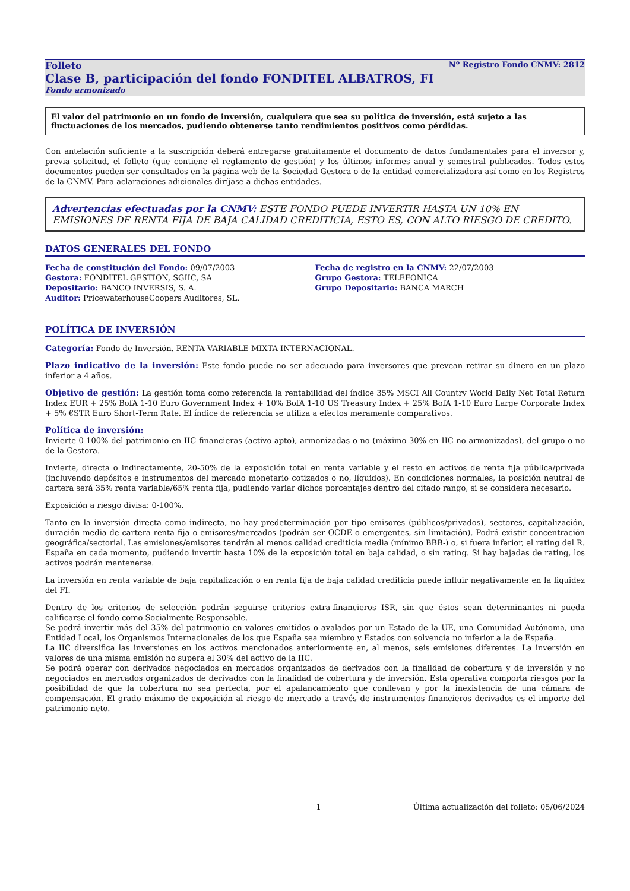Folleto Nº Registro Fondo CNMV: 2812
Clase B, participación del fondo FONDITEL ALBATROS, FI
Fondo armonizado
El valor del patrimonio en un fondo de inversión, cualquiera que sea su política de inversión, está sujeto a las fluctuaciones de los mercados, pudiendo obtenerse tanto rendimientos positivos como pérdidas.
Con antelación suficiente a la suscripción deberá entregarse gratuitamente el documento de datos fundamentales para el inversor y, previa solicitud, el folleto (que contiene el reglamento de gestión) y los últimos informes anual y semestral publicados. Todos estos documentos pueden ser consultados en la página web de la Sociedad Gestora o de la entidad comercializadora así como en los Registros de la CNMV. Para aclaraciones adicionales diríjase a dichas entidades.
Advertencias efectuadas por la CNMV: ESTE FONDO PUEDE INVERTIR HASTA UN 10% EN EMISIONES DE RENTA FIJA DE BAJA CALIDAD CREDITICIA, ESTO ES, CON ALTO RIESGO DE CREDITO.
DATOS GENERALES DEL FONDO
Fecha de constitución del Fondo: 09/07/2003
Gestora: FONDITEL GESTION, SGIIC, SA
Depositario: BANCO INVERSIS, S. A.
Auditor: PricewaterhouseCoopers Auditores, SL.
Fecha de registro en la CNMV: 22/07/2003
Grupo Gestora: TELEFONICA
Grupo Depositario: BANCA MARCH
POLÍTICA DE INVERSIÓN
Categoría: Fondo de Inversión. RENTA VARIABLE MIXTA INTERNACIONAL.
Plazo indicativo de la inversión: Este fondo puede no ser adecuado para inversores que prevean retirar su dinero en un plazo inferior a 4 años.
Objetivo de gestión: La gestión toma como referencia la rentabilidad del índice 35% MSCI All Country World Daily Net Total Return Index EUR + 25% BofA 1-10 Euro Government Index + 10% BofA 1-10 US Treasury Index + 25% BofA 1-10 Euro Large Corporate Index + 5% €STR Euro Short-Term Rate. El índice de referencia se utiliza a efectos meramente comparativos.
Política de inversión:
Invierte 0-100% del patrimonio en IIC financieras (activo apto), armonizadas o no (máximo 30% en IIC no armonizadas), del grupo o no de la Gestora.
Invierte, directa o indirectamente, 20-50% de la exposición total en renta variable y el resto en activos de renta fija pública/privada (incluyendo depósitos e instrumentos del mercado monetario cotizados o no, líquidos). En condiciones normales, la posición neutral de cartera será 35% renta variable/65% renta fija, pudiendo variar dichos porcentajes dentro del citado rango, si se considera necesario.
Exposición a riesgo divisa: 0-100%.
Tanto en la inversión directa como indirecta, no hay predeterminación por tipo emisores (públicos/privados), sectores, capitalización, duración media de cartera renta fija o emisores/mercados (podrán ser OCDE o emergentes, sin limitación). Podrá existir concentración geográfica/sectorial. Las emisiones/emisores tendrán al menos calidad crediticia media (mínimo BBB-) o, si fuera inferior, el rating del R. España en cada momento, pudiendo invertir hasta 10% de la exposición total en baja calidad, o sin rating. Si hay bajadas de rating, los activos podrán mantenerse.
La inversión en renta variable de baja capitalización o en renta fija de baja calidad crediticia puede influir negativamente en la liquidez del FI.
Dentro de los criterios de selección podrán seguirse criterios extra-financieros ISR, sin que éstos sean determinantes ni pueda calificarse el fondo como Socialmente Responsable.
Se podrá invertir más del 35% del patrimonio en valores emitidos o avalados por un Estado de la UE, una Comunidad Autónoma, una Entidad Local, los Organismos Internacionales de los que España sea miembro y Estados con solvencia no inferior a la de España.
La IIC diversifica las inversiones en los activos mencionados anteriormente en, al menos, seis emisiones diferentes. La inversión en valores de una misma emisión no supera el 30% del activo de la IIC.
Se podrá operar con derivados negociados en mercados organizados de derivados con la finalidad de cobertura y de inversión y no negociados en mercados organizados de derivados con la finalidad de cobertura y de inversión. Esta operativa comporta riesgos por la posibilidad de que la cobertura no sea perfecta, por el apalancamiento que conllevan y por la inexistencia de una cámara de compensación. El grado máximo de exposición al riesgo de mercado a través de instrumentos financieros derivados es el importe del patrimonio neto.
1 Última actualización del folleto: 05/06/2024